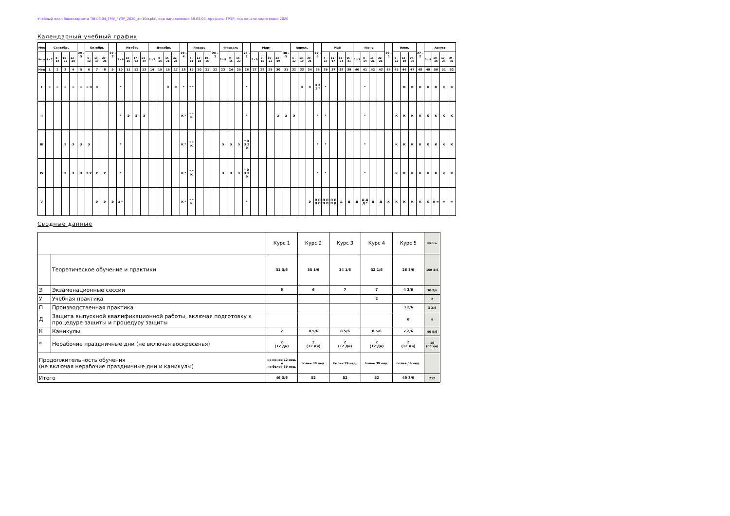Учебный план бакалавриата '38.03.04_ГМУ_ГУЭР_2020_з-г10м.plx', код направления 38.03.04, профиль: ГУЭР, год начала подготовки 2020
Календарный учебный график
| Мес | Сентябрь | | | | 29 - 5 | Октябрь | | | 27 - 2 | Ноябрь | | | | Декабрь | | | | 29 - 4 | Январь | | | 26 - 1 | Февраль | | | 23 - 1 | Март | | | | 30 - 5 | Апрель | | | 27 - 3 | Май | | | | Июнь | | | | 29 - 5 | Июль | | | 27 - 2 | Август | | | |
| --- | --- | --- | --- | --- | --- | --- | --- | --- | --- | --- | --- | --- | --- | --- | --- | --- | --- | --- | --- | --- | --- | --- | --- | --- | --- | --- | --- | --- | --- | --- | --- | --- | --- | --- | --- | --- | --- | --- | --- | --- | --- | --- | --- | --- | --- | --- | --- | --- | --- | --- | --- | --- |
| Числа | 1 - 7 | 8 - 14 | 15 - 21 | 22 - 28 | | 6 - 12 | 13 - 19 | 20 - 26 | | 3 - 9 | 10 - 16 | 17 - 23 | 24 - 30 | 1 - 7 | 8 - 14 | 15 - 21 | 22 - 28 | | 5 - 11 | 12 - 18 | 19 - 25 | | 2 - 8 | 9 - 15 | 16 - 22 | | 2 - 8 | 9 - 15 | 16 - 22 | 23 - 29 | | 6 - 12 | 13 - 19 | 20 - 26 | | 4 - 10 | 11 - 17 | 18 - 24 | 25 - 31 | 1 - 7 | 8 - 14 | 15 - 21 | 22 - 28 | | 6 - 12 | 13 - 19 | 20 - 26 | | 3 - 9 | 10 - 16 | 17 - 23 | 24 - 31 |
| Нед | 1 | 2 | 3 | 4 | 5 | 6 | 7 | 8 | 9 | 10 | 11 | 12 | 13 | 14 | 15 | 16 | 17 | 18 | 19 | 20 | 21 | 22 | 23 | 24 | 25 | 26 | 27 | 28 | 29 | 30 | 31 | 32 | 33 | 34 | 35 | 36 | 37 | 38 | 39 | 40 | 41 | 42 | 43 | 44 | 45 | 46 | 47 | 48 | 49 | 50 | 51 | 52 |
| I | = | = | = | = | = | = Э | Э | | | * | | | | | | Э | Э | * | * * | | | | | | | * | | | | | | | Э | Э | Э Э Э * | * | | | | | * | | | | | К | К | К | К | К | К | К |
| II | | | | | | | | | | * | Э | Э | Э | | | | | К * | * * К | | | | | | | * | | | | Э | Э | Э | | | * | * | | | | | * | | | | К | К | К | К | К | К | К | К |
| III | | | Э | Э | Э | Э | | | | * | | | | | | | | К * | * * К | | | | Э | Э | Э | * Э Э Э Э | | | | | | | | | * | * | | | | | * | | | | К | К | К | К | К | К | К | К |
| IV | | | Э | Э | Э | Э У | У | У | | * | | | | | | | | К * | * * К | | | | Э | Э | Э | * Э Э Э Э | | | | | | | | | * | * | | | | | * | | | | К | К | К | К | К | К | К | К |
| V | | | | | | | Э | Э | Э | Э * | | | | | | | | К * | * * К | | | | | | | * | | | | | | | | Э | П П П П | П П П П | П П П Д | Д | Д | Д | Д Д Д * | Д | Д | К | К | К | К | К | К | К = | = | = |
Сводные данные
| | | Курс 1 | Курс 2 | Курс 3 | Курс 4 | Курс 5 | Итого |
| | Теоретическое обучение и практики | 31 3/6 | 35 1/6 | 34 1/6 | 32 1/6 | 26 3/6 | 159 3/6 |
| Э | Экзаменационные сессии | 6 | 6 | 7 | 7 | 4 2/6 | 30 2/6 |
| У | Учебная практика | | | | 2 | | 2 |
| П | Производственная практика | | | | | 3 2/6 | 3 2/6 |
| Д | Защита выпускной квалификационной работы, включая подготовку к процедуре защиты и процедуру защиты | | | | | 6 | 6 |
| К | Каникулы | 7 | 8 5/6 | 8 5/6 | 8 5/6 | 7 2/6 | 40 5/6 |
| * | Нерабочие праздничные дни (не включая воскресенья) | 2 (12 дн) | 2 (12 дн) | 2 (12 дн) | 2 (12 дн) | 2 (12 дн) | 10 (60 дн) |
| Продолжительность обучения (не включая нерабочие праздничные дни и каникулы) | | не менее 12 нед. и не более 39 нед. | более 39 нед. | более 39 нед. | более 39 нед. | более 39 нед. | |
| Итого | | 46 3/6 | 52 | 52 | 52 | 49 3/6 | 252 |